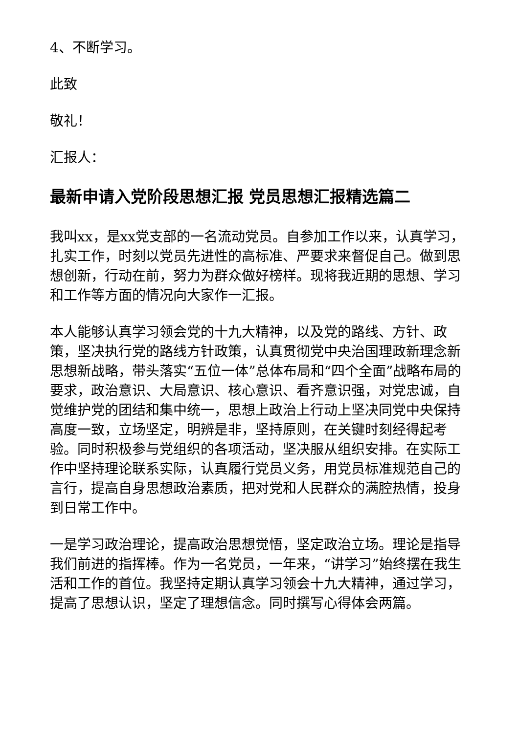4、不断学习。
此致
敬礼！
汇报人：
最新申请入党阶段思想汇报 党员思想汇报精选篇二
我叫xx，是xx党支部的一名流动党员。自参加工作以来，认真学习，扎实工作，时刻以党员先进性的高标准、严要求来督促自己。做到思想创新，行动在前，努力为群众做好榜样。现将我近期的思想、学习和工作等方面的情况向大家作一汇报。
本人能够认真学习领会党的十九大精神，以及党的路线、方针、政策，坚决执行党的路线方针政策，认真贯彻党中央治国理政新理念新思想新战略，带头落实“五位一体”总体布局和“四个全面”战略布局的要求，政治意识、大局意识、核心意识、看齐意识强，对党忠诚，自觉维护党的团结和集中统一，思想上政治上行动上坚决同党中央保持高度一致，立场坚定，明辨是非，坚持原则，在关键时刻经得起考验。同时积极参与党组织的各项活动，坚决服从组织安排。在实际工作中坚持理论联系实际，认真履行党员义务，用党员标准规范自己的言行，提高自身思想政治素质，把对党和人民群众的满腔热情，投身到日常工作中。
一是学习政治理论，提高政治思想觉悟，坚定政治立场。理论是指导我们前进的指挥棒。作为一名党员，一年来，“讲学习”始终摆在我生活和工作的首位。我坚持定期认真学习领会十九大精神，通过学习，提高了思想认识，坚定了理想信念。同时撰写心得体会两篇。